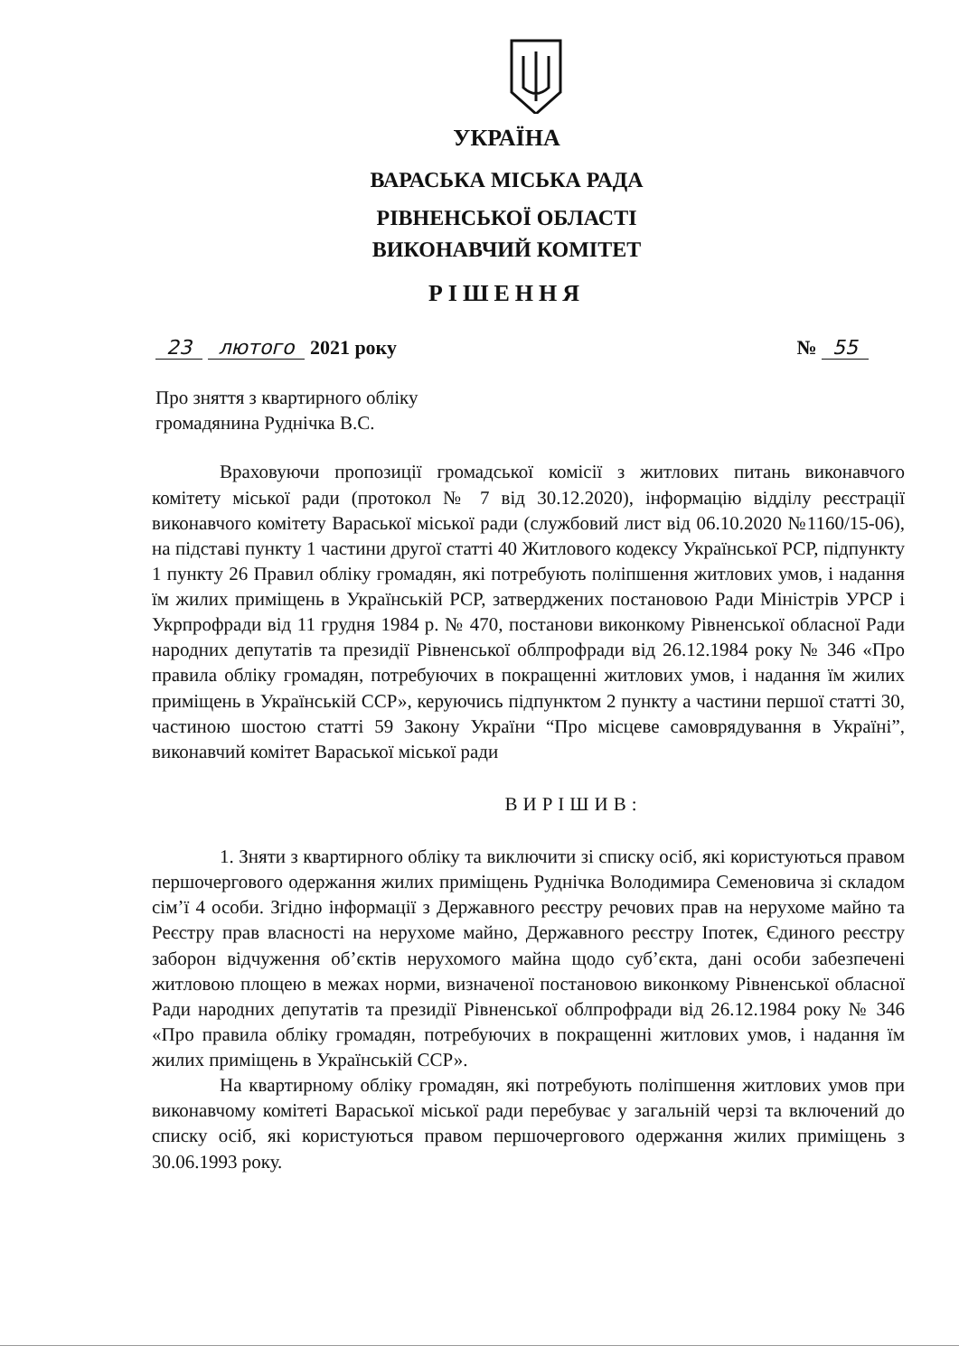УКРАЇНА
ВАРАСЬКА МІСЬКА РАДА
РІВНЕНСЬКОЇ ОБЛАСТІ
ВИКОНАВЧИЙ КОМІТЕТ
РІШЕННЯ
23 лютого 2021 року № 55
Про зняття з квартирного обліку
громадянина Руднічка В.С.
Враховуючи пропозиції громадської комісії з житлових питань виконавчого комітету міської ради (протокол № 7 від 30.12.2020), інформацію відділу реєстрації виконавчого комітету Вараської міської ради (службовий лист від 06.10.2020 №1160/15-06), на підставі пункту 1 частини другої статті 40 Житлового кодексу Української РСР, підпункту 1 пункту 26 Правил обліку громадян, які потребують поліпшення житлових умов, і надання їм жилих приміщень в Українській РСР, затверджених постановою Ради Міністрів УРСР і Укрпрофради від 11 грудня 1984 р. № 470, постанови виконкому Рівненської обласної Ради народних депутатів та президії Рівненської облпрофради від 26.12.1984 року № 346 «Про правила обліку громадян, потребуючих в покращенні житлових умов, і надання їм жилих приміщень в Українській ССР», керуючись підпунктом 2 пункту а частини першої статті 30, частиною шостою статті 59 Закону України “Про місцеве самоврядування в Україні”, виконавчий комітет Вараської міської ради
ВИРІШИВ:
1. Зняти з квартирного обліку та виключити зі списку осіб, які користуються правом першочергового одержання жилих приміщень Руднічка Володимира Семеновича зі складом сім’ї 4 особи. Згідно інформації з Державного реєстру речових прав на нерухоме майно та Реєстру прав власності на нерухоме майно, Державного реєстру Іпотек, Єдиного реєстру заборон відчуження об’єктів нерухомого майна щодо суб’єкта, дані особи забезпечені житловою площею в межах норми, визначеної постановою виконкому Рівненської обласної Ради народних депутатів та президії Рівненської облпрофради від 26.12.1984 року № 346 «Про правила обліку громадян, потребуючих в покращенні житлових умов, і надання їм жилих приміщень в Українській ССР».
На квартирному обліку громадян, які потребують поліпшення житлових умов при виконавчому комітеті Вараської міської ради перебуває у загальній черзі та включений до списку осіб, які користуються правом першочергового одержання жилих приміщень з 30.06.1993 року.